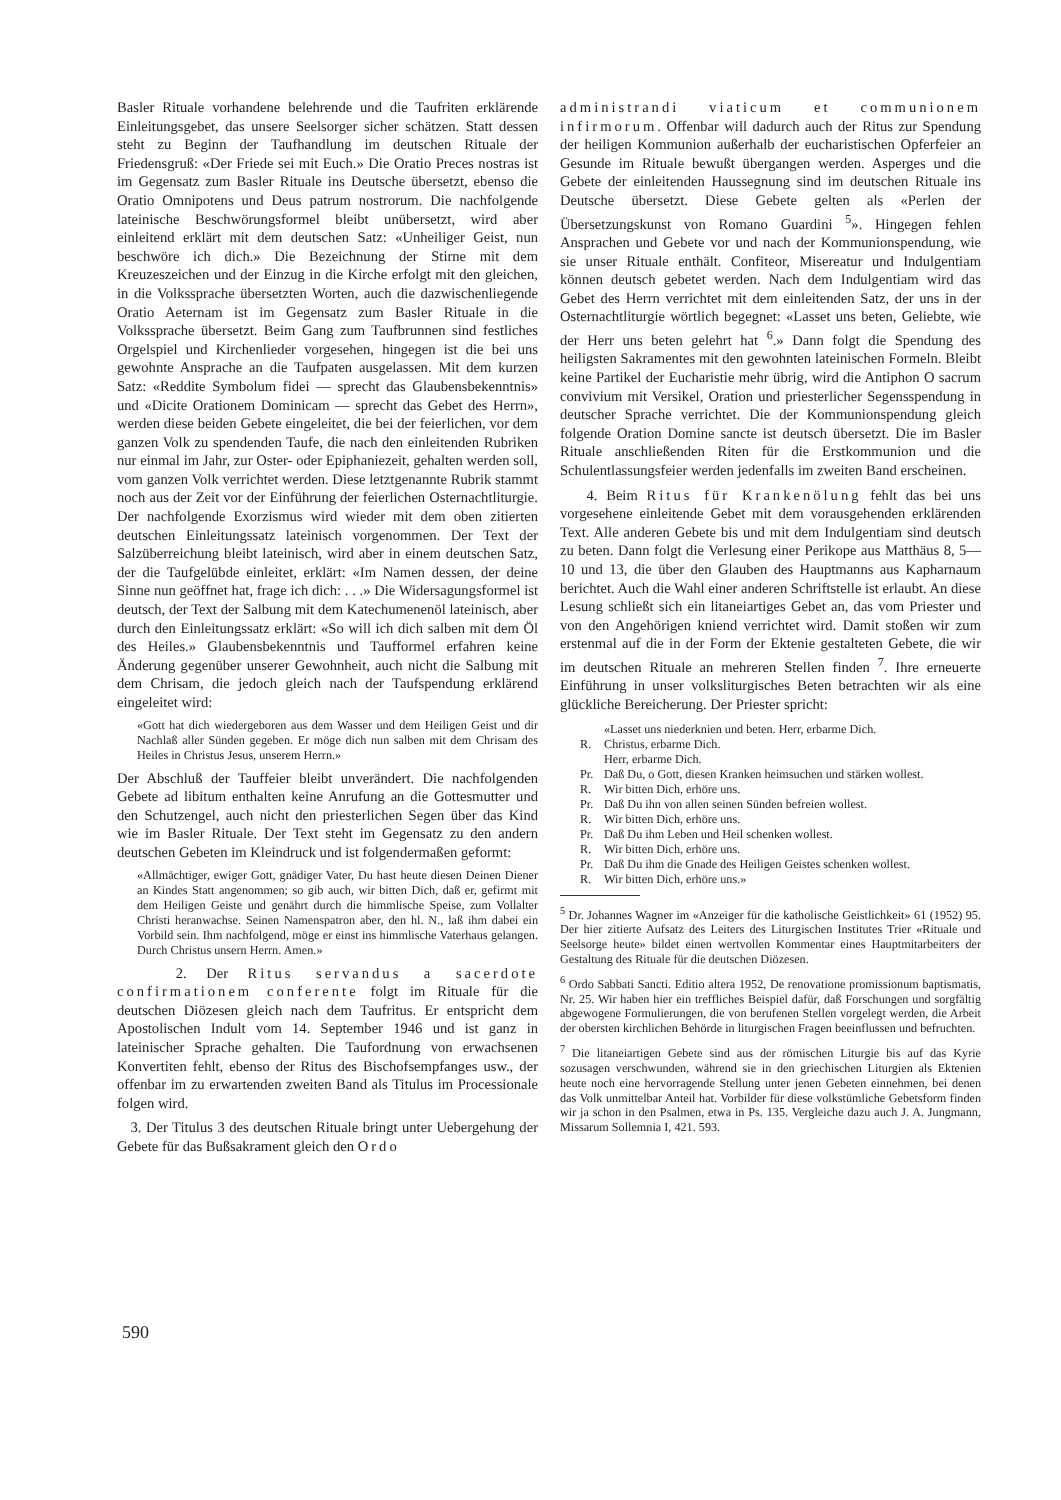Basler Rituale vorhandene belehrende und die Taufriten erklärende Einleitungsgebet, das unsere Seelsorger sicher schätzen. Statt dessen steht zu Beginn der Taufhandlung im deutschen Rituale der Friedensgruß: «Der Friede sei mit Euch.» Die Oratio Preces nostras ist im Gegensatz zum Basler Rituale ins Deutsche übersetzt, ebenso die Oratio Omnipotens und Deus patrum nostrorum. Die nachfolgende lateinische Beschwörungsformel bleibt unübersetzt, wird aber einleitend erklärt mit dem deutschen Satz: «Unheiliger Geist, nun beschwöre ich dich.» Die Bezeichnung der Stirne mit dem Kreuzeszeichen und der Einzug in die Kirche erfolgt mit den gleichen, in die Volkssprache übersetzten Worten, auch die dazwischenliegende Oratio Aeternam ist im Gegensatz zum Basler Rituale in die Volkssprache übersetzt. Beim Gang zum Taufbrunnen sind festliches Orgelspiel und Kirchenlieder vorgesehen, hingegen ist die bei uns gewohnte Ansprache an die Taufpaten ausgelassen. Mit dem kurzen Satz: «Reddite Symbolum fidei — sprecht das Glaubensbekenntnis» und «Dicite Orationem Dominicam — sprecht das Gebet des Herrn», werden diese beiden Gebete eingeleitet, die bei der feierlichen, vor dem ganzen Volk zu spendenden Taufe, die nach den einleitenden Rubriken nur einmal im Jahr, zur Oster- oder Epiphaniezeit, gehalten werden soll, vom ganzen Volk verrichtet werden. Diese letztgenannte Rubrik stammt noch aus der Zeit vor der Einführung der feierlichen Osternachtliturgie. Der nachfolgende Exorzismus wird wieder mit dem oben zitierten deutschen Einleitungssatz lateinisch vorgenommen. Der Text der Salzüberreichung bleibt lateinisch, wird aber in einem deutschen Satz, der die Taufgelübde einleitet, erklärt: «Im Namen dessen, der deine Sinne nun geöffnet hat, frage ich dich: . . .» Die Widersagungsformel ist deutsch, der Text der Salbung mit dem Katechumenenöl lateinisch, aber durch den Einleitungssatz erklärt: «So will ich dich salben mit dem Öl des Heiles.» Glaubensbekenntnis und Taufformel erfahren keine Änderung gegenüber unserer Gewohnheit, auch nicht die Salbung mit dem Chrisam, die jedoch gleich nach der Taufspendung erklärend eingeleitet wird:
«Gott hat dich wiedergeboren aus dem Wasser und dem Heiligen Geist und dir Nachlaß aller Sünden gegeben. Er möge dich nun salben mit dem Chrisam des Heiles in Christus Jesus, unserem Herrn.»
Der Abschluß der Tauffeier bleibt unverändert. Die nachfolgenden Gebete ad libitum enthalten keine Anrufung an die Gottesmutter und den Schutzengel, auch nicht den priesterlichen Segen über das Kind wie im Basler Rituale. Der Text steht im Gegensatz zu den andern deutschen Gebeten im Kleindruck und ist folgendermaßen geformt:
«Allmächtiger, ewiger Gott, gnädiger Vater, Du hast heute diesen Deinen Diener an Kindes Statt angenommen; so gib auch, wir bitten Dich, daß er, gefirmt mit dem Heiligen Geiste und genährt durch die himmlische Speise, zum Vollalter Christi heranwachse. Seinen Namenspatron aber, den hl. N., laß ihm dabei ein Vorbild sein. Ihm nachfolgend, möge er einst ins himmlische Vaterhaus gelangen. Durch Christus unsern Herrn. Amen.»
2. Der Ritus servandus a sacerdote confirmationem conferente folgt im Rituale für die deutschen Diözesen gleich nach dem Taufritus. Er entspricht dem Apostolischen Indult vom 14. September 1946 und ist ganz in lateinischer Sprache gehalten. Die Taufordnung von erwachsenen Konvertiten fehlt, ebenso der Ritus des Bischofsempfanges usw., der offenbar im zu erwartenden zweiten Band als Titulus im Processionale folgen wird.
3. Der Titulus 3 des deutschen Rituale bringt unter Uebergehung der Gebete für das Bußsakrament gleich den Ordo
administrandi viaticum et communionem infirmorum. Offenbar will dadurch auch der Ritus zur Spendung der heiligen Kommunion außerhalb der eucharistischen Opferfeier an Gesunde im Rituale bewußt übergangen werden. Asperges und die Gebete der einleitenden Haussegnung sind im deutschen Rituale ins Deutsche übersetzt. Diese Gebete gelten als «Perlen der Übersetzungskunst von Romano Guardini <sup>5</sup>». Hingegen fehlen Ansprachen und Gebete vor und nach der Kommunionspendung, wie sie unser Rituale enthält. Confiteor, Misereatur und Indulgentiam können deutsch gebetet werden. Nach dem Indulgentiam wird das Gebet des Herrn verrichtet mit dem einleitenden Satz, der uns in der Osternachtliturgie wörtlich begegnet: «Lasset uns beten, Geliebte, wie der Herr uns beten gelehrt hat <sup>6</sup>.» Dann folgt die Spendung des heiligsten Sakramentes mit den gewohnten lateinischen Formeln. Bleibt keine Partikel der Eucharistie mehr übrig, wird die Antiphon O sacrum convivium mit Versikel, Oration und priesterlicher Segensspendung in deutscher Sprache verrichtet. Die der Kommunionspendung gleich folgende Oration Domine sancte ist deutsch übersetzt. Die im Basler Rituale anschließenden Riten für die Erstkommunion und die Schulentlassungsfeier werden jedenfalls im zweiten Band erscheinen.
4. Beim Ritus für Krankenölung fehlt das bei uns vorgesehene einleitende Gebet mit dem vorausgehenden erklärenden Text. Alle anderen Gebete bis und mit dem Indulgentiam sind deutsch zu beten. Dann folgt die Verlesung einer Perikope aus Matthäus 8, 5—10 und 13, die über den Glauben des Hauptmanns aus Kapharnaum berichtet. Auch die Wahl einer anderen Schriftstelle ist erlaubt. An diese Lesung schließt sich ein litaneiartiges Gebet an, das vom Priester und von den Angehörigen kniend verrichtet wird. Damit stoßen wir zum erstenmal auf die in der Form der Ektenie gestalteten Gebete, die wir im deutschen Rituale an mehreren Stellen finden <sup>7</sup>. Ihre erneuerte Einführung in unser volksliturgisches Beten betrachten wir als eine glückliche Bereicherung. Der Priester spricht:
«Lasset uns niederknien und beten. Herr, erbarme Dich.
R. Christus, erbarme Dich.
Herr, erbarme Dich.
Pr. Daß Du, o Gott, diesen Kranken heimsuchen und stärken wollest.
R. Wir bitten Dich, erhöre uns.
Pr. Daß Du ihn von allen seinen Sünden befreien wollest.
R. Wir bitten Dich, erhöre uns.
Pr. Daß Du ihm Leben und Heil schenken wollest.
R. Wir bitten Dich, erhöre uns.
Pr. Daß Du ihm die Gnade des Heiligen Geistes schenken wollest.
R. Wir bitten Dich, erhöre uns.»
<sup>5</sup> Dr. Johannes Wagner im «Anzeiger für die katholische Geistlichkeit» 61 (1952) 95. Der hier zitierte Aufsatz des Leiters des Liturgischen Institutes Trier «Rituale und Seelsorge heute» bildet einen wertvollen Kommentar eines Hauptmitarbeiters der Gestaltung des Rituale für die deutschen Diözesen.
<sup>6</sup> Ordo Sabbati Sancti. Editio altera 1952, De renovatione promissionum baptismatis, Nr. 25. Wir haben hier ein treffliches Beispiel dafür, daß Forschungen und sorgfältig abgewogene Formulierungen, die von berufenen Stellen vorgelegt werden, die Arbeit der obersten kirchlichen Behörde in liturgischen Fragen beeinflussen und befruchten.
<sup>7</sup> Die litaneiartigen Gebete sind aus der römischen Liturgie bis auf das Kyrie sozusagen verschwunden, während sie in den griechischen Liturgien als Ektenien heute noch eine hervorragende Stellung unter jenen Gebeten einnehmen, bei denen das Volk unmittelbar Anteil hat. Vorbilder für diese volkstümliche Gebetsform finden wir ja schon in den Psalmen, etwa in Ps. 135. Vergleiche dazu auch J. A. Jungmann, Missarum Sollemnia I, 421. 593.
590